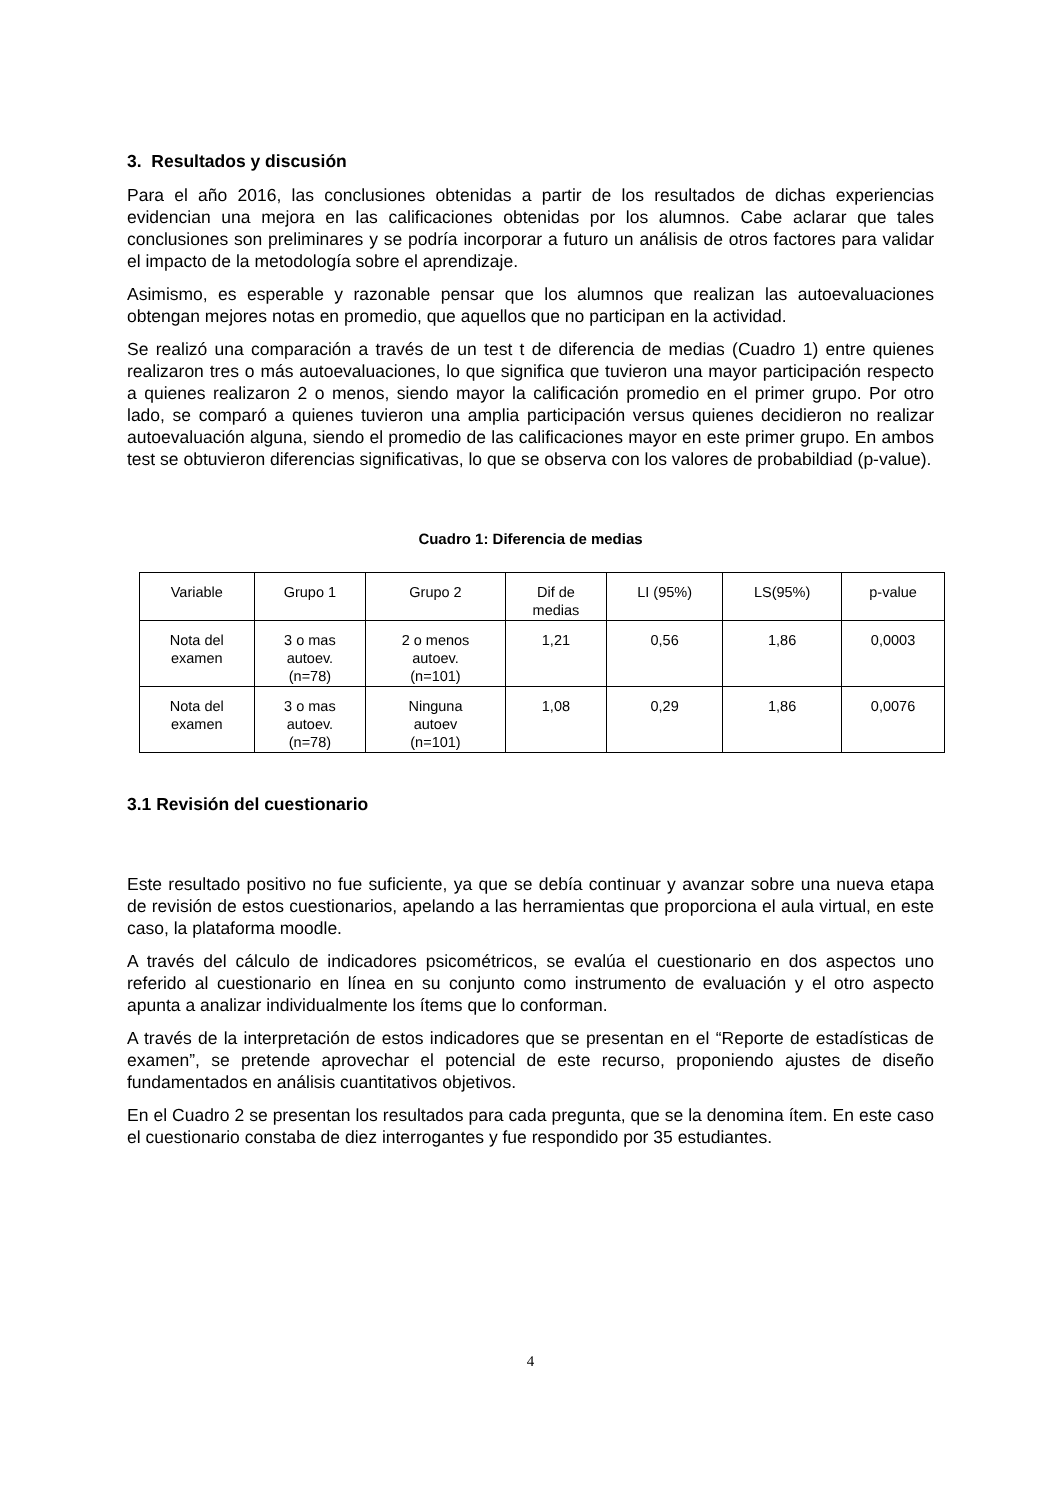3. Resultados y discusión
Para el año 2016, las conclusiones obtenidas a partir de los resultados de dichas experiencias evidencian una mejora en las calificaciones obtenidas por los alumnos. Cabe aclarar que tales conclusiones son preliminares y se podría incorporar a futuro un análisis de otros factores para validar el impacto de la metodología sobre el aprendizaje.
Asimismo, es esperable y razonable pensar que los alumnos que realizan las autoevaluaciones obtengan mejores notas en promedio, que aquellos que no participan en la actividad.
Se realizó una comparación a través de un test t de diferencia de medias (Cuadro 1) entre quienes realizaron tres o más autoevaluaciones, lo que significa que tuvieron una mayor participación respecto a quienes realizaron 2 o menos, siendo mayor la calificación promedio en el primer grupo. Por otro lado, se comparó a quienes tuvieron una amplia participación versus quienes decidieron no realizar autoevaluación alguna, siendo el promedio de las calificaciones mayor en este primer grupo. En ambos test se obtuvieron diferencias significativas, lo que se observa con los valores de probabildiad (p-value).
Cuadro 1: Diferencia de medias
| Variable | Grupo 1 | Grupo 2 | Dif de medias | LI (95%) | LS(95%) | p-value |
| Nota del examen | 3 o mas autoev. (n=78) | 2 o menos autoev. (n=101) | 1,21 | 0,56 | 1,86 | 0,0003 |
| Nota del examen | 3 o mas autoev. (n=78) | Ninguna autoev (n=101) | 1,08 | 0,29 | 1,86 | 0,0076 |
3.1 Revisión del cuestionario
Este resultado positivo no fue suficiente, ya que se debía continuar y avanzar sobre una nueva etapa de revisión de estos cuestionarios, apelando a las herramientas que proporciona el aula virtual, en este caso, la plataforma moodle.
A través del cálculo de indicadores psicométricos, se evalúa el cuestionario en dos aspectos uno referido al cuestionario en línea en su conjunto como instrumento de evaluación y el otro aspecto apunta a analizar individualmente los ítems que lo conforman.
A través de la interpretación de estos indicadores que se presentan en el “Reporte de estadísticas de examen”, se pretende aprovechar el potencial de este recurso, proponiendo ajustes de diseño fundamentados en análisis cuantitativos objetivos.
En el Cuadro 2 se presentan los resultados para cada pregunta, que se la denomina ítem. En este caso el cuestionario constaba de diez interrogantes y fue respondido por 35 estudiantes.
4